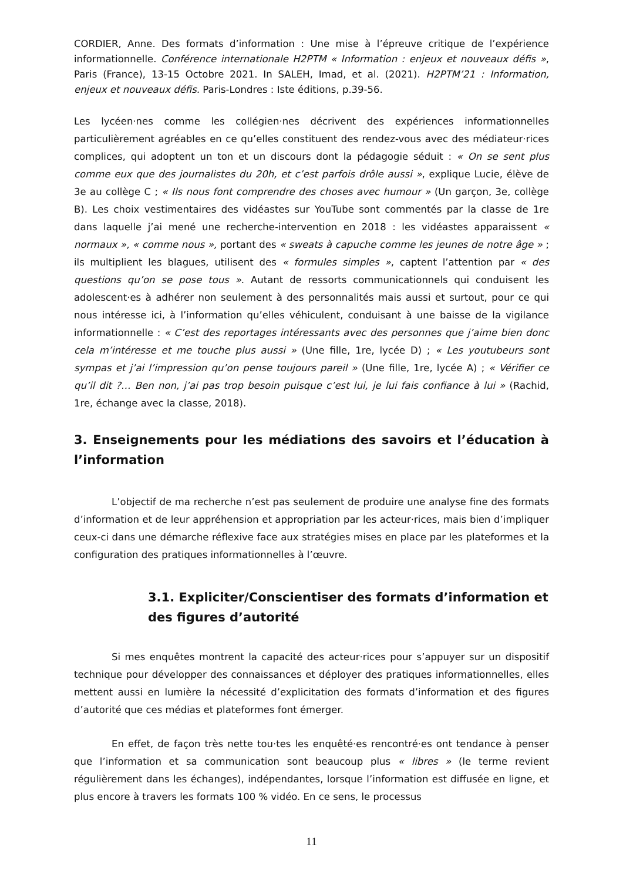CORDIER, Anne. Des formats d’information : Une mise à l’épreuve critique de l’expérience informationnelle. Conférence internationale H2PTM « Information : enjeux et nouveaux défis », Paris (France), 13-15 Octobre 2021. In SALEH, Imad, et al. (2021). H2PTM’21 : Information, enjeux et nouveaux défis. Paris-Londres : Iste éditions, p.39-56.
Les lycéen·nes comme les collégien·nes décrivent des expériences informationnelles particulièrement agréables en ce qu’elles constituent des rendez-vous avec des médiateur·rices complices, qui adoptent un ton et un discours dont la pédagogie séduit : « On se sent plus comme eux que des journalistes du 20h, et c’est parfois drôle aussi », explique Lucie, élève de 3e au collège C ; « Ils nous font comprendre des choses avec humour » (Un garçon, 3e, collège B). Les choix vestimentaires des vidéastes sur YouTube sont commentés par la classe de 1re dans laquelle j’ai mené une recherche-intervention en 2018 : les vidéastes apparaissent « normaux », « comme nous », portant des « sweats à capuche comme les jeunes de notre âge » ; ils multiplient les blagues, utilisent des « formules simples », captent l’attention par « des questions qu’on se pose tous ». Autant de ressorts communicationnels qui conduisent les adolescent·es à adhérer non seulement à des personnalités mais aussi et surtout, pour ce qui nous intéresse ici, à l’information qu’elles véhiculent, conduisant à une baisse de la vigilance informationnelle : « C’est des reportages intéressants avec des personnes que j’aime bien donc cela m’intéresse et me touche plus aussi » (Une fille, 1re, lycée D) ; « Les youtubeurs sont sympas et j’ai l’impression qu’on pense toujours pareil » (Une fille, 1re, lycée A) ; « Vérifier ce qu’il dit ?… Ben non, j’ai pas trop besoin puisque c’est lui, je lui fais confiance à lui » (Rachid, 1re, échange avec la classe, 2018).
3. Enseignements pour les médiations des savoirs et l’éducation à l’information
L’objectif de ma recherche n’est pas seulement de produire une analyse fine des formats d’information et de leur appréhension et appropriation par les acteur·rices, mais bien d’impliquer ceux-ci dans une démarche réflexive face aux stratégies mises en place par les plateformes et la configuration des pratiques informationnelles à l’œuvre.
3.1. Expliciter/Conscientiser des formats d’information et des figures d’autorité
Si mes enquêtes montrent la capacité des acteur·rices pour s’appuyer sur un dispositif technique pour développer des connaissances et déployer des pratiques informationnelles, elles mettent aussi en lumière la nécessité d’explicitation des formats d’information et des figures d’autorité que ces médias et plateformes font émerger.
En effet, de façon très nette tou·tes les enquêté·es rencontré·es ont tendance à penser que l’information et sa communication sont beaucoup plus « libres » (le terme revient régulièrement dans les échanges), indépendantes, lorsque l’information est diffusée en ligne, et plus encore à travers les formats 100 % vidéo. En ce sens, le processus
11